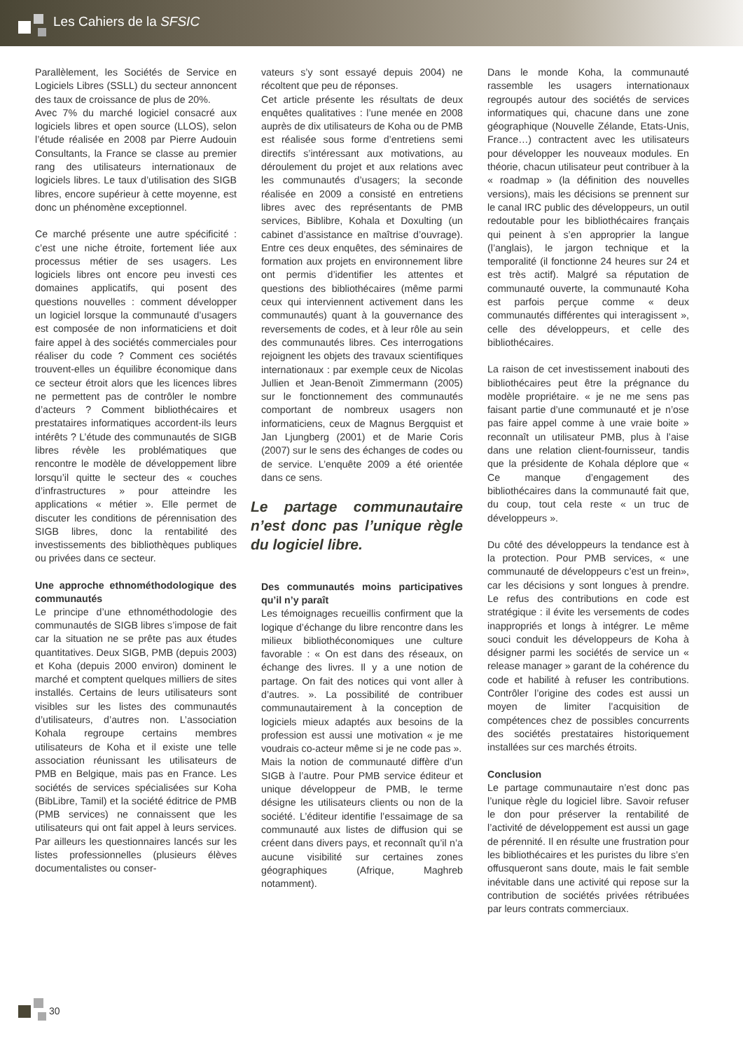Les Cahiers de la SFSIC
Parallèlement, les Sociétés de Service en Logiciels Libres (SSLL) du secteur annoncent des taux de croissance de plus de 20%.
Avec 7% du marché logiciel consacré aux logiciels libres et open source (LLOS), selon l’étude réalisée en 2008 par Pierre Audouin Consultants, la France se classe au premier rang des utilisateurs internationaux de logiciels libres. Le taux d’utilisation des SIGB libres, encore supérieur à cette moyenne, est donc un phénomène exceptionnel.
Ce marché présente une autre spécificité : c’est une niche étroite, fortement liée aux processus métier de ses usagers. Les logiciels libres ont encore peu investi ces domaines applicatifs, qui posent des questions nouvelles : comment développer un logiciel lorsque la communauté d’usagers est composée de non informaticiens et doit faire appel à des sociétés commerciales pour réaliser du code ? Comment ces sociétés trouvent-elles un équilibre économique dans ce secteur étroit alors que les licences libres ne permettent pas de contrôler le nombre d’acteurs ? Comment bibliothécaires et prestataires informatiques accordent-ils leurs intérêts ? L’étude des communautés de SIGB libres révèle les problématiques que rencontre le modèle de développement libre lorsqu’il quitte le secteur des « couches d’infrastructures » pour atteindre les applications « métier ». Elle permet de discuter les conditions de pérennisation des SIGB libres, donc la rentabilité des investissements des bibliothèques publiques ou privées dans ce secteur.
Une approche ethnométhodologique des communautés
Le principe d’une ethnométhodologie des communautés de SIGB libres s’impose de fait car la situation ne se prête pas aux études quantitatives. Deux SIGB, PMB (depuis 2003) et Koha (depuis 2000 environ) dominent le marché et comptent quelques milliers de sites installés. Certains de leurs utilisateurs sont visibles sur les listes des communautés d’utilisateurs, d’autres non. L’association Kohala regroupe certains membres utilisateurs de Koha et il existe une telle association réunissant les utilisateurs de PMB en Belgique, mais pas en France. Les sociétés de services spécialisées sur Koha (BibLibre, Tamil) et la société éditrice de PMB (PMB services) ne connaissent que les utilisateurs qui ont fait appel à leurs services. Par ailleurs les questionnaires lancés sur les listes professionnelles (plusieurs élèves documentalistes ou conser-
vateurs s’y sont essayé depuis 2004) ne récoltent que peu de réponses.
Cet article présente les résultats de deux enquêtes qualitatives : l’une menée en 2008 auprès de dix utilisateurs de Koha ou de PMB est réalisée sous forme d’entretiens semi directifs s’intéressant aux motivations, au déroulement du projet et aux relations avec les communautés d’usagers; la seconde réalisée en 2009 a consisté en entretiens libres avec des représentants de PMB services, Biblibre, Kohala et Doxulting (un cabinet d’assistance en maîtrise d’ouvrage). Entre ces deux enquêtes, des séminaires de formation aux projets en environnement libre ont permis d’identifier les attentes et questions des bibliothécaires (même parmi ceux qui interviennent activement dans les communautés) quant à la gouvernance des reversements de codes, et à leur rôle au sein des communautés libres. Ces interrogations rejoignent les objets des travaux scientifiques internationaux : par exemple ceux de Nicolas Jullien et Jean-Benoït Zimmermann (2005) sur le fonctionnement des communautés comportant de nombreux usagers non informaticiens, ceux de Magnus Bergquist et Jan Ljungberg (2001) et de Marie Coris (2007) sur le sens des échanges de codes ou de service. L’enquête 2009 a été orientée dans ce sens.
Le partage communautaire n’est donc pas l’unique règle du logiciel libre.
Des communautés moins participatives qu’il n’y paraît
Les témoignages recueillis confirment que la logique d’échange du libre rencontre dans les milieux bibliothéconomiques une culture favorable : « On est dans des réseaux, on échange des livres. Il y a une notion de partage. On fait des notices qui vont aller à d’autres. ». La possibilité de contribuer communautairement à la conception de logiciels mieux adaptés aux besoins de la profession est aussi une motivation « je me voudrais co-acteur même si je ne code pas ».
Mais la notion de communauté diffère d’un SIGB à l’autre. Pour PMB service éditeur et unique développeur de PMB, le terme désigne les utilisateurs clients ou non de la société. L’éditeur identifie l’essaimage de sa communauté aux listes de diffusion qui se créent dans divers pays, et reconnaît qu’il n’a aucune visibilité sur certaines zones géographiques (Afrique, Maghreb notamment).
Dans le monde Koha, la communauté rassemble les usagers internationaux regroupés autour des sociétés de services informatiques qui, chacune dans une zone géographique (Nouvelle Zélande, Etats-Unis, France…) contractent avec les utilisateurs pour développer les nouveaux modules. En théorie, chacun utilisateur peut contribuer à la « roadmap » (la définition des nouvelles versions), mais les décisions se prennent sur le canal IRC public des développeurs, un outil redoutable pour les bibliothécaires français qui peinent à s’en approprier la langue (l’anglais), le jargon technique et la temporalité (il fonctionne 24 heures sur 24 et est très actif). Malgré sa réputation de communauté ouverte, la communauté Koha est parfois perçue comme « deux communautés différentes qui interagissent », celle des développeurs, et celle des bibliothécaires.
La raison de cet investissement inabouti des bibliothécaires peut être la prégnance du modèle propriétaire. « je ne me sens pas faisant partie d’une communauté et je n’ose pas faire appel comme à une vraie boite » reconnaît un utilisateur PMB, plus à l’aise dans une relation client-fournisseur, tandis que la présidente de Kohala déplore que « Ce manque d’engagement des bibliothécaires dans la communauté fait que, du coup, tout cela reste « un truc de développeurs ».
Du côté des développeurs la tendance est à la protection. Pour PMB services, « une communauté de développeurs c’est un frein», car les décisions y sont longues à prendre. Le refus des contributions en code est stratégique : il évite les versements de codes inappropriés et longs à intégrer. Le même souci conduit les développeurs de Koha à désigner parmi les sociétés de service un « release manager » garant de la cohérence du code et habilité à refuser les contributions. Contrôler l’origine des codes est aussi un moyen de limiter l’acquisition de compétences chez de possibles concurrents des sociétés prestataires historiquement installées sur ces marchés étroits.
Conclusion
Le partage communautaire n’est donc pas l’unique règle du logiciel libre. Savoir refuser le don pour préserver la rentabilité de l’activité de développement est aussi un gage de pérennité. Il en résulte une frustration pour les bibliothécaires et les puristes du libre s’en offusqueront sans doute, mais le fait semble inévitable dans une activité qui repose sur la contribution de sociétés privées rétribuées par leurs contrats commerciaux.
30